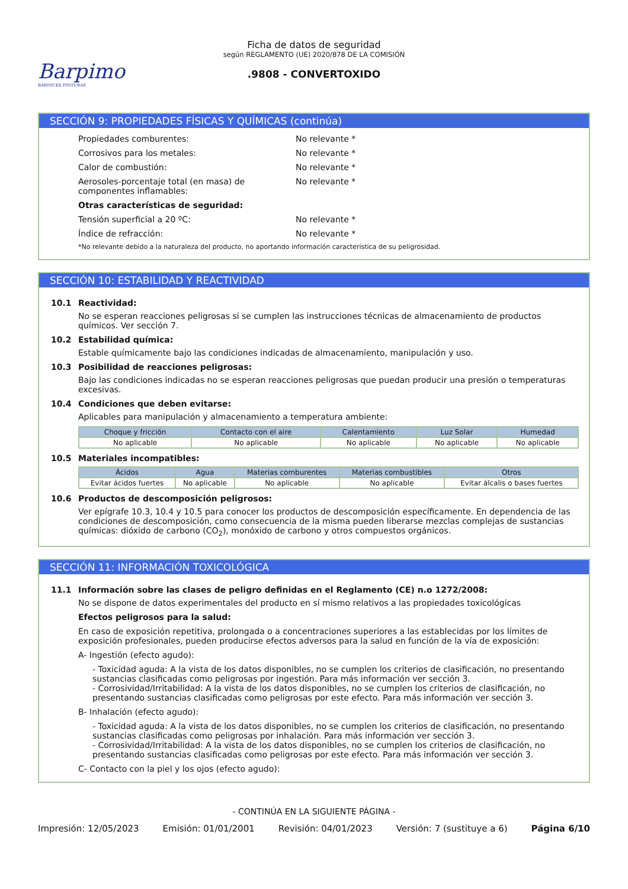Barpimo
BARNICES PINTURAS
Ficha de datos de seguridad
según REGLAMENTO (UE) 2020/878 DE LA COMISIÓN
.9808 - CONVERTOXIDO
SECCIÓN 9: PROPIEDADES FÍSICAS Y QUÍMICAS (continúa)
Propiedades comburentes: No relevante *
Corrosivos para los metales: No relevante *
Calor de combustión: No relevante *
Aerosoles-porcentaje total (en masa) de componentes inflamables:
No relevante *
Otras características de seguridad:
Tensión superficial a 20 ºC: No relevante *
Índice de refracción: No relevante *
*No relevante debido a la naturaleza del producto, no aportando información característica de su peligrosidad.
SECCIÓN 10: ESTABILIDAD Y REACTIVIDAD
10.1 Reactividad:
No se esperan reacciones peligrosas si se cumplen las instrucciones técnicas de almacenamiento de productos químicos. Ver sección 7.
10.2 Estabilidad química:
Estable químicamente bajo las condiciones indicadas de almacenamiento, manipulación y uso.
10.3 Posibilidad de reacciones peligrosas:
Bajo las condiciones indicadas no se esperan reacciones peligrosas que puedan producir una presión o temperaturas excesivas.
10.4 Condiciones que deben evitarse:
Aplicables para manipulación y almacenamiento a temperatura ambiente:
| Choque y fricción | Contacto con el aire | Calentamiento | Luz Solar | Humedad |
| --- | --- | --- | --- | --- |
| No aplicable | No aplicable | No aplicable | No aplicable | No aplicable |
10.5 Materiales incompatibles:
| Ácidos | Agua | Materias comburentes | Materias combustibles | Otros |
| --- | --- | --- | --- | --- |
| Evitar ácidos fuertes | No aplicable | No aplicable | No aplicable | Evitar álcalis o bases fuertes |
10.6 Productos de descomposición peligrosos:
Ver epígrafe 10.3, 10.4 y 10.5 para conocer los productos de descomposición específicamente. En dependencia de las condiciones de descomposición, como consecuencia de la misma pueden liberarse mezclas complejas de sustancias químicas: dióxido de carbono (CO<sub>2</sub>), monóxido de carbono y otros compuestos orgánicos.
SECCIÓN 11: INFORMACIÓN TOXICOLÓGICA
11.1 Información sobre las clases de peligro definidas en el Reglamento (CE) n.o 1272/2008:
No se dispone de datos experimentales del producto en sí mismo relativos a las propiedades toxicológicas
Efectos peligrosos para la salud:
En caso de exposición repetitiva, prolongada o a concentraciones superiores a las establecidas por los límites de exposición profesionales, pueden producirse efectos adversos para la salud en función de la vía de exposición:
A- Ingestión (efecto agudo):
- Toxicidad aguda: A la vista de los datos disponibles, no se cumplen los criterios de clasificación, no presentando sustancias clasificadas como peligrosas por ingestión. Para más información ver sección 3.
- Corrosividad/Irritabilidad: A la vista de los datos disponibles, no se cumplen los criterios de clasificación, no presentando sustancias clasificadas como peligrosas por este efecto. Para más información ver sección 3.
B- Inhalación (efecto agudo):
- Toxicidad aguda: A la vista de los datos disponibles, no se cumplen los criterios de clasificación, no presentando sustancias clasificadas como peligrosas por inhalación. Para más información ver sección 3.
- Corrosividad/Irritabilidad: A la vista de los datos disponibles, no se cumplen los criterios de clasificación, no presentando sustancias clasificadas como peligrosas por este efecto. Para más información ver sección 3.
C- Contacto con la piel y los ojos (efecto agudo):
- CONTINÚA EN LA SIGUIENTE PÁGINA -
Impresión: 12/05/2023 Emisión: 01/01/2001 Revisión: 04/01/2023 Versión: 7 (sustituye a 6) Página 6/10